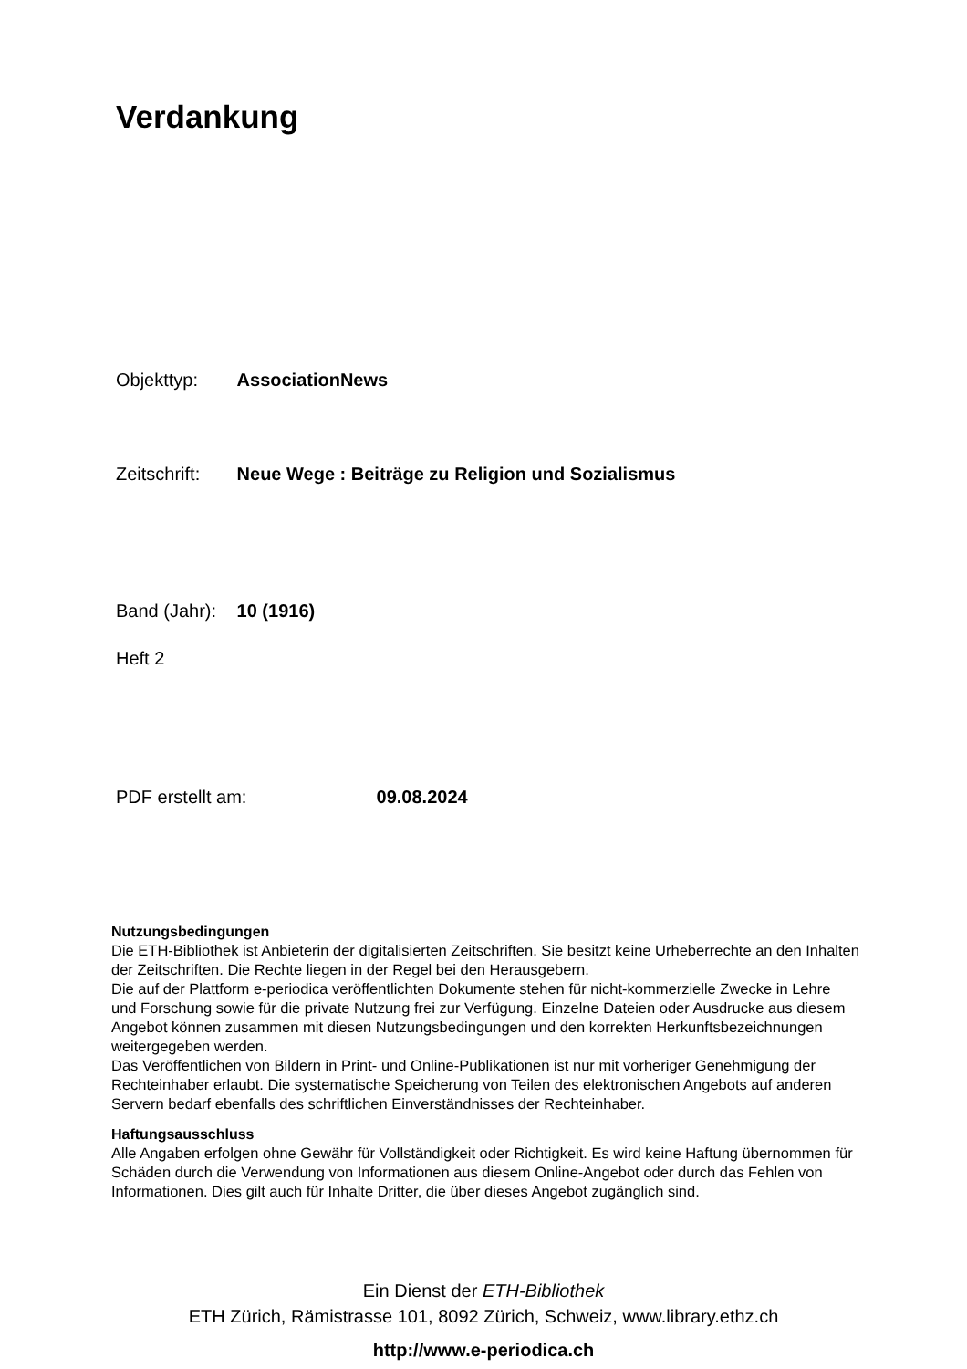Verdankung
Objekttyp: AssociationNews
Zeitschrift: Neue Wege : Beiträge zu Religion und Sozialismus
Band (Jahr): 10 (1916)
Heft 2
PDF erstellt am: 09.08.2024
Nutzungsbedingungen
Die ETH-Bibliothek ist Anbieterin der digitalisierten Zeitschriften. Sie besitzt keine Urheberrechte an den Inhalten der Zeitschriften. Die Rechte liegen in der Regel bei den Herausgebern.
Die auf der Plattform e-periodica veröffentlichten Dokumente stehen für nicht-kommerzielle Zwecke in Lehre und Forschung sowie für die private Nutzung frei zur Verfügung. Einzelne Dateien oder Ausdrucke aus diesem Angebot können zusammen mit diesen Nutzungsbedingungen und den korrekten Herkunftsbezeichnungen weitergegeben werden.
Das Veröffentlichen von Bildern in Print- und Online-Publikationen ist nur mit vorheriger Genehmigung der Rechteinhaber erlaubt. Die systematische Speicherung von Teilen des elektronischen Angebots auf anderen Servern bedarf ebenfalls des schriftlichen Einverständnisses der Rechteinhaber.
Haftungsausschluss
Alle Angaben erfolgen ohne Gewähr für Vollständigkeit oder Richtigkeit. Es wird keine Haftung übernommen für Schäden durch die Verwendung von Informationen aus diesem Online-Angebot oder durch das Fehlen von Informationen. Dies gilt auch für Inhalte Dritter, die über dieses Angebot zugänglich sind.
Ein Dienst der ETH-Bibliothek
ETH Zürich, Rämistrasse 101, 8092 Zürich, Schweiz, www.library.ethz.ch
http://www.e-periodica.ch